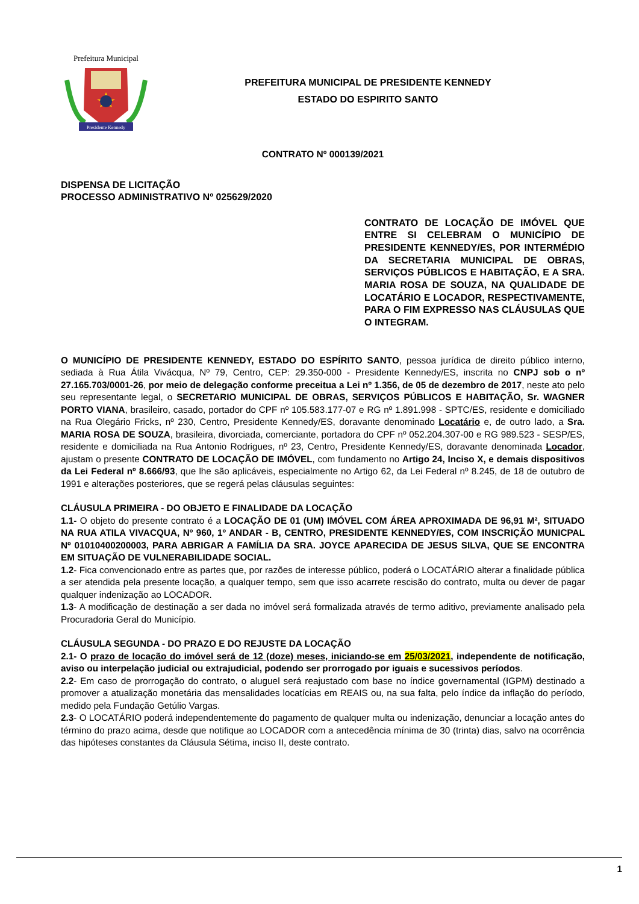Prefeitura Municipal
Presidente Kennedy
PREFEITURA MUNICIPAL DE PRESIDENTE KENNEDY
ESTADO DO ESPIRITO SANTO
CONTRATO Nº 000139/2021
DISPENSA DE LICITAÇÃO
PROCESSO ADMINISTRATIVO Nº 025629/2020
CONTRATO DE LOCAÇÃO DE IMÓVEL QUE ENTRE SI CELEBRAM O MUNICÍPIO DE PRESIDENTE KENNEDY/ES, POR INTERMÉDIO DA SECRETARIA MUNICIPAL DE OBRAS, SERVIÇOS PÚBLICOS E HABITAÇÃO, E A SRA. MARIA ROSA DE SOUZA, NA QUALIDADE DE LOCATÁRIO E LOCADOR, RESPECTIVAMENTE, PARA O FIM EXPRESSO NAS CLÁUSULAS QUE O INTEGRAM.
O MUNICÍPIO DE PRESIDENTE KENNEDY, ESTADO DO ESPÍRITO SANTO, pessoa jurídica de direito público interno, sediada à Rua Átila Vivácqua, Nº 79, Centro, CEP: 29.350-000 - Presidente Kennedy/ES, inscrita no CNPJ sob o nº 27.165.703/0001-26, por meio de delegação conforme preceitua a Lei nº 1.356, de 05 de dezembro de 2017, neste ato pelo seu representante legal, o SECRETARIO MUNICIPAL DE OBRAS, SERVIÇOS PÚBLICOS E HABITAÇÃO, Sr. WAGNER PORTO VIANA, brasileiro, casado, portador do CPF nº 105.583.177-07 e RG nº 1.891.998 - SPTC/ES, residente e domiciliado na Rua Olegário Fricks, nº 230, Centro, Presidente Kennedy/ES, doravante denominado Locatário e, de outro lado, a Sra. MARIA ROSA DE SOUZA, brasileira, divorciada, comerciante, portadora do CPF nº 052.204.307-00 e RG 989.523 - SESP/ES, residente e domiciliada na Rua Antonio Rodrigues, nº 23, Centro, Presidente Kennedy/ES, doravante denominada Locador, ajustam o presente CONTRATO DE LOCAÇÃO DE IMÓVEL, com fundamento no Artigo 24, Inciso X, e demais dispositivos da Lei Federal nº 8.666/93, que lhe são aplicáveis, especialmente no Artigo 62, da Lei Federal nº 8.245, de 18 de outubro de 1991 e alterações posteriores, que se regerá pelas cláusulas seguintes:
CLÁUSULA PRIMEIRA - DO OBJETO E FINALIDADE DA LOCAÇÃO
1.1- O objeto do presente contrato é a LOCAÇÃO DE 01 (UM) IMÓVEL COM ÁREA APROXIMADA DE 96,91 M², SITUADO NA RUA ATILA VIVACQUA, Nº 960, 1º ANDAR - B, CENTRO, PRESIDENTE KENNEDY/ES, COM INSCRIÇÃO MUNICPAL Nº 01010400200003, PARA ABRIGAR A FAMÍLIA DA SRA. JOYCE APARECIDA DE JESUS SILVA, QUE SE ENCONTRA EM SITUAÇÃO DE VULNERABILIDADE SOCIAL.
1.2- Fica convencionado entre as partes que, por razões de interesse público, poderá o LOCATÁRIO alterar a finalidade pública a ser atendida pela presente locação, a qualquer tempo, sem que isso acarrete rescisão do contrato, multa ou dever de pagar qualquer indenização ao LOCADOR.
1.3- A modificação de destinação a ser dada no imóvel será formalizada através de termo aditivo, previamente analisado pela Procuradoria Geral do Município.
CLÁUSULA SEGUNDA - DO PRAZO E DO REJUSTE DA LOCAÇÃO
2.1- O prazo de locação do imóvel será de 12 (doze) meses, iniciando-se em 25/03/2021, independente de notificação, aviso ou interpelação judicial ou extrajudicial, podendo ser prorrogado por iguais e sucessivos períodos.
2.2- Em caso de prorrogação do contrato, o aluguel será reajustado com base no índice governamental (IGPM) destinado a promover a atualização monetária das mensalidades locatícias em REAIS ou, na sua falta, pelo índice da inflação do período, medido pela Fundação Getúlio Vargas.
2.3- O LOCATÁRIO poderá independentemente do pagamento de qualquer multa ou indenização, denunciar a locação antes do término do prazo acima, desde que notifique ao LOCADOR com a antecedência mínima de 30 (trinta) dias, salvo na ocorrência das hipóteses constantes da Cláusula Sétima, inciso II, deste contrato.
1